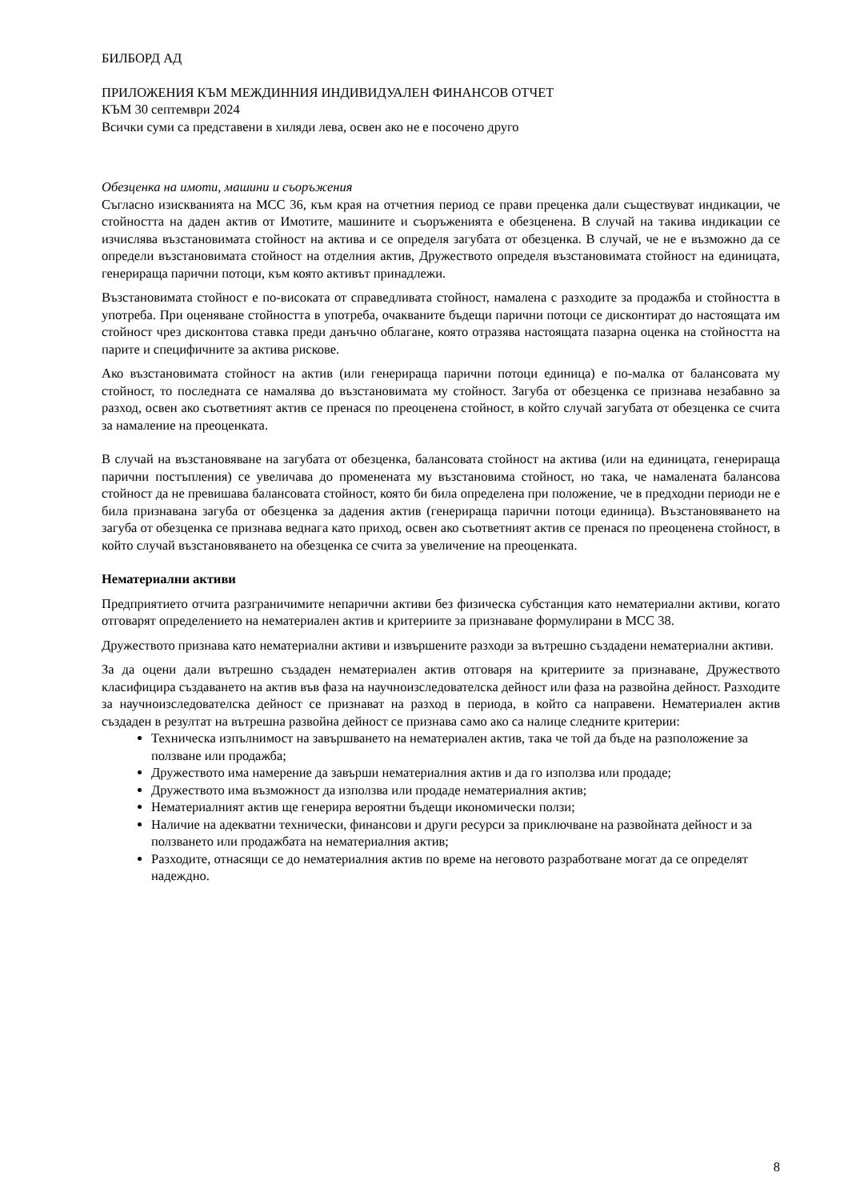БИЛБОРД АД
ПРИЛОЖЕНИЯ КЪМ МЕЖДИННИЯ ИНДИВИДУАЛЕН ФИНАНСОВ ОТЧЕТ
КЪМ 30 септември 2024
Всички суми са представени в хиляди лева, освен ако не е посочено друго
Обезценка на имоти, машини и съоръжения
Съгласно изискванията на МСС 36, към края на отчетния период се прави преценка дали съществуват индикации, че стойността на даден актив от Имотите, машините и съоръженията е обезценена. В случай на такива индикации се изчислява възстановимата стойност на актива и се определя загубата от обезценка. В случай, че не е възможно да се определи възстановимата стойност на отделния актив, Дружеството определя възстановимата стойност на единицата, генерираща парични потоци, към която активът принадлежи.
Възстановимата стойност е по-високата от справедливата стойност, намалена с разходите за продажба и стойността в употреба. При оценяване стойността в употреба, очакваните бъдещи парични потоци се дисконтират до настоящата им стойност чрез дисконтова ставка преди данъчно облагане, която отразява настоящата пазарна оценка на стойността на парите и специфичните за актива рискове.
Ако възстановимата стойност на актив (или генерираща парични потоци единица) е по-малка от балансовата му стойност, то последната се намалява до възстановимата му стойност. Загуба от обезценка се признава незабавно за разход, освен ако съответният актив се пренася по преоценена стойност, в който случай загубата от обезценка се счита за намаление на преоценката.
В случай на възстановяване на загубата от обезценка, балансовата стойност на актива (или на единицата, генерираща парични постъпления) се увеличава до променената му възстановима стойност, но така, че намалената балансова стойност да не превишава балансовата стойност, която би била определена при положение, че в предходни периоди не е била признавана загуба от обезценка за дадения актив (генерираща парични потоци единица). Възстановяването на загуба от обезценка се признава веднага като приход, освен ако съответният актив се пренася по преоценена стойност, в който случай възстановяването на обезценка се счита за увеличение на преоценката.
Нематериални активи
Предприятието отчита разграничимите непарични активи без физическа субстанция като нематериални активи, когато отговарят определението на нематериален актив и критериите за признаване формулирани в МСС 38.
Дружеството признава като нематериални активи и извършените разходи за вътрешно създадени нематериални активи.
За да оцени дали вътрешно създаден нематериален актив отговаря на критериите за признаване, Дружеството класифицира създаването на актив във фаза на научноизследователска дейност или фаза на развойна дейност. Разходите за научноизследователска дейност се признават на разход в периода, в който са направени. Нематериален актив създаден в резултат на вътрешна развойна дейност се признава само ако са налице следните критерии:
Техническа изпълнимост на завършването на нематериален актив, така че той да бъде на разположение за ползване или продажба;
Дружеството има намерение да завърши нематериалния актив и да го използва или продаде;
Дружеството има възможност да използва или продаде нематериалния актив;
Нематериалният актив ще генерира вероятни бъдещи икономически ползи;
Наличие на адекватни технически, финансови и други ресурси за приключване на развойната дейност и за ползването или продажбата на нематериалния актив;
Разходите, отнасящи се до нематериалния актив по време на неговото разработване могат да се определят надеждно.
8